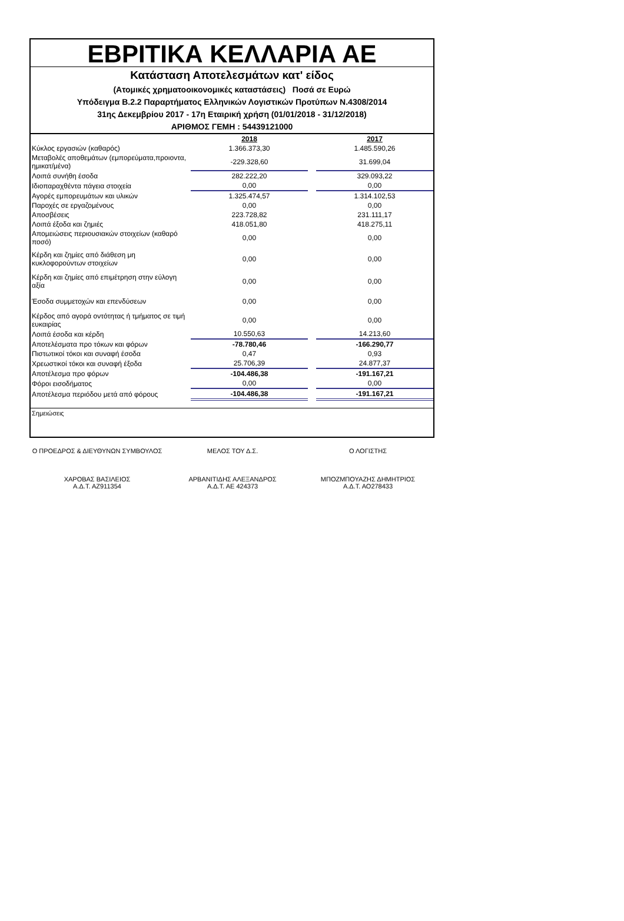ΕΒΡΙΤΙΚΑ ΚΕΛΛΑΡΙΑ ΑΕ
Κατάσταση Αποτελεσμάτων κατ' είδος
(Ατομικές χρηματοοικονομικές καταστάσεις) Ποσά σε Ευρώ
Υπόδειγμα Β.2.2 Παραρτήματος Ελληνικών Λογιστικών Προτύπων Ν.4308/2014
31ης Δεκεμβρίου 2017 - 17η Εταιρική χρήση (01/01/2018 - 31/12/2018)
ΑΡΙΘΜΟΣ ΓΕΜΗ : 54439121000
| | 2018 | | 2017 |
| --- | --- | --- | --- |
| Κύκλος εργασιών (καθαρός) | 1.366.373,30 | | 1.485.590,26 |
| Μεταβολές αποθεμάτων (εμπορεύματα,προιοντα, ημικατ/μένα) | -229.328,60 | | 31.699,04 |
| Λοιπά συνήθη έσοδα | 282.222,20 | | 329.093,22 |
| Ιδιοπαραχθέντα πάγεια στοιχεία | 0,00 | | 0,00 |
| Αγορές εμπορευμάτων και υλικών | 1.325.474,57 | | 1.314.102,53 |
| Παροχές σε εργαζομένους | 0,00 | | 0,00 |
| Αποσβέσεις | 223.728,82 | | 231.111,17 |
| Λοιπά έξοδα και ζημιές | 418.051,80 | | 418.275,11 |
| Απομειώσεις περιουσιακών στοιχείων (καθαρό ποσό) | 0,00 | | 0,00 |
| Κέρδη και ζημίες από διάθεση μη κυκλοφορούντων στοιχείων | 0,00 | | 0,00 |
| Κέρδη και ζημίες από επιμέτρηση στην εύλογη αξία | 0,00 | | 0,00 |
| Έσοδα συμμετοχών και επενδύσεων | 0,00 | | 0,00 |
| Κέρδος από αγορά οντότητας ή τμήματος σε τιμή ευκαιρίας | 0,00 | | 0,00 |
| Λοιπά έσοδα και κέρδη | 10.550,63 | | 14.213,60 |
| Αποτελέσματα προ τόκων και φόρων | -78.780,46 | | -166.290,77 |
| Πιστωτικοί τόκοι και συναφή έσοδα | 0,47 | | 0,93 |
| Χρεωστικοί τόκοι και συναφή έξοδα | 25.706,39 | | 24.877,37 |
| Αποτέλεσμα προ φόρων | -104.486,38 | | -191.167,21 |
| Φόροι εισοδήματος | 0,00 | | 0,00 |
| Αποτέλεσμα περιόδου μετά από φόρους | -104.486,38 | | -191.167,21 |
Σημειώσεις
Ο ΠΡΟΕΔΡΟΣ & ΔΙΕΥΘΥΝΩΝ ΣΥΜΒΟΥΛΟΣ
ΜΕΛΟΣ ΤΟΥ Δ.Σ. Ο ΛΟΓΙΣΤΗΣ
ΧΑΡΟΒΑΣ ΒΑΣΙΛΕΙΟΣ
Α.Δ.Τ. ΑΖ911354
ΑΡΒΑΝΙΤΙΔΗΣ ΑΛΕΞΑΝΔΡΟΣ
Α.Δ.Τ. ΑΕ 424373
ΜΠΟΖΜΠΟΥΑΖΗΣ ΔΗΜΗΤΡΙΟΣ
Α.Δ.Τ. ΑΟ278433